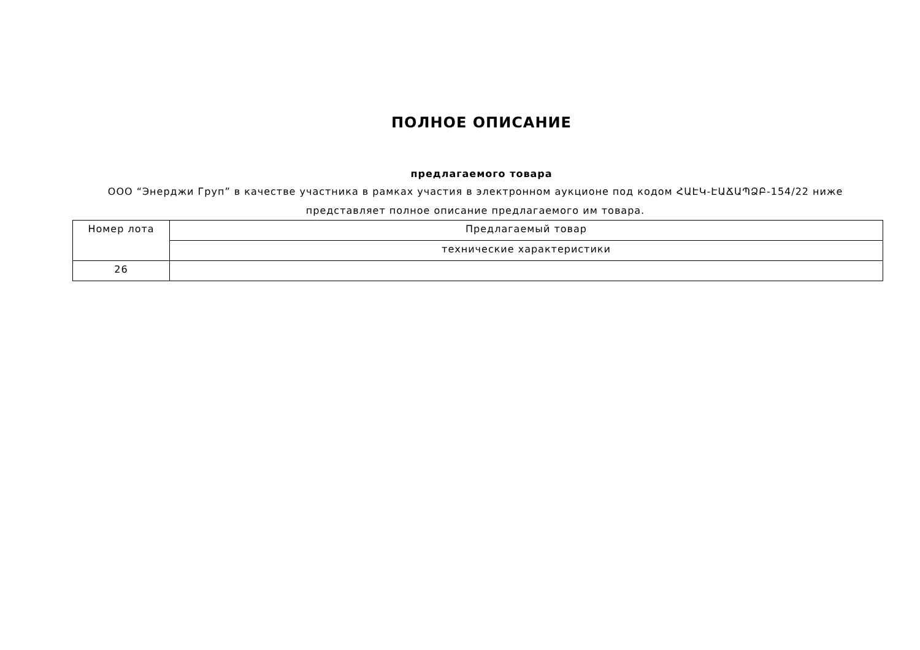ПОЛНОЕ ОПИСАНИЕ
предлагаемого товара
ООО “Энерджи Груп” в качестве участника в рамках участия в электронном аукционе под кодом ՀԱԷԿ-ԷԱՃԱՊՁԲ-154/22 ниже представляет полное описание предлагаемого им товара.
| Номер лота | Предлагаемый товар |
| | технические характеристики |
| 26 | |